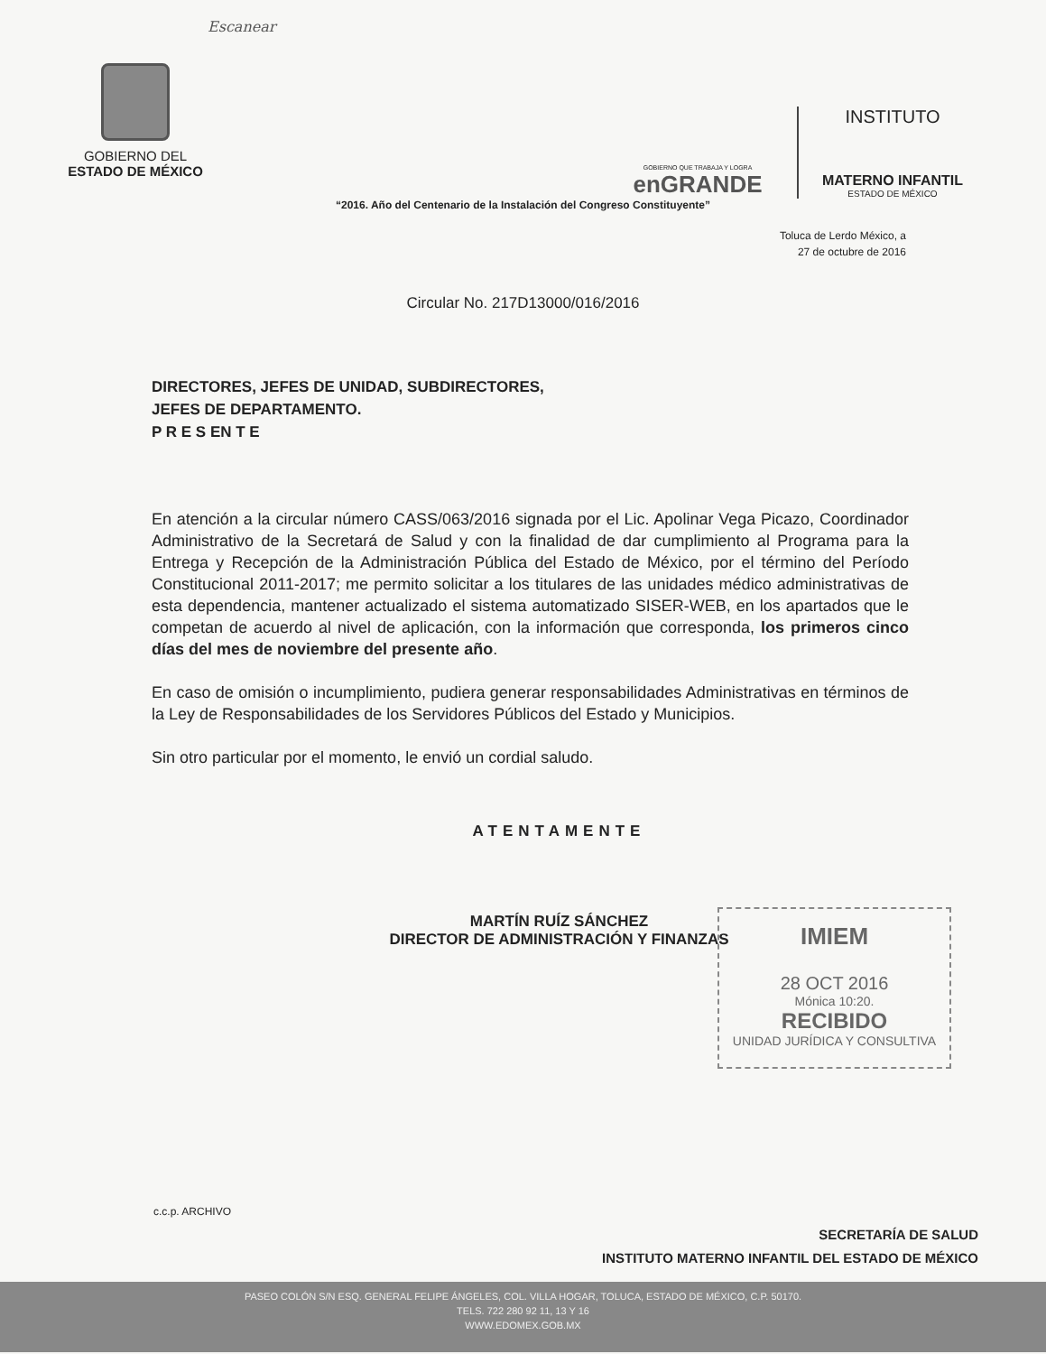Escanear
GOBIERNO DEL
ESTADO DE MÉXICO
GOBIERNO QUE TRABAJA Y LOGRA
enGRANDE
INSTITUTO
MATERNO INFANTIL
ESTADO DE MÉXICO
“2016. Año del Centenario de la Instalación del Congreso Constituyente”
Toluca de Lerdo México, a
27 de octubre de 2016
Circular No. 217D13000/016/2016
DIRECTORES, JEFES DE UNIDAD, SUBDIRECTORES,
JEFES DE DEPARTAMENTO.
P R E S EN T E
En atención a la circular número CASS/063/2016 signada por el Lic. Apolinar Vega Picazo, Coordinador Administrativo de la Secretará de Salud y con la finalidad de dar cumplimiento al Programa para la Entrega y Recepción de la Administración Pública del Estado de México, por el término del Período Constitucional 2011-2017; me permito solicitar a los titulares de las unidades médico administrativas de esta dependencia, mantener actualizado el sistema automatizado SISER-WEB, en los apartados que le competan de acuerdo al nivel de aplicación, con la información que corresponda, los primeros cinco días del mes de noviembre del presente año.
En caso de omisión o incumplimiento, pudiera generar responsabilidades Administrativas en términos de la Ley de Responsabilidades de los Servidores Públicos del Estado y Municipios.
Sin otro particular por el momento, le envió un cordial saludo.
ATENTAMENTE
MARTÍN RUÍZ SÁNCHEZ
DIRECTOR DE ADMINISTRACIÓN Y FINANZAS
IMIEM
28 OCT 2016
Mónica 10:20.
RECIBIDO
UNIDAD JURÍDICA Y CONSULTIVA
c.c.p. ARCHIVO
SECRETARÍA DE SALUD
INSTITUTO MATERNO INFANTIL DEL ESTADO DE MÉXICO
PASEO COLÓN S/N ESQ. GENERAL FELIPE ÁNGELES, COL. VILLA HOGAR, TOLUCA, ESTADO DE MÉXICO, C.P. 50170.
TELS. 722 280 92 11, 13 Y 16
WWW.EDOMEX.GOB.MX